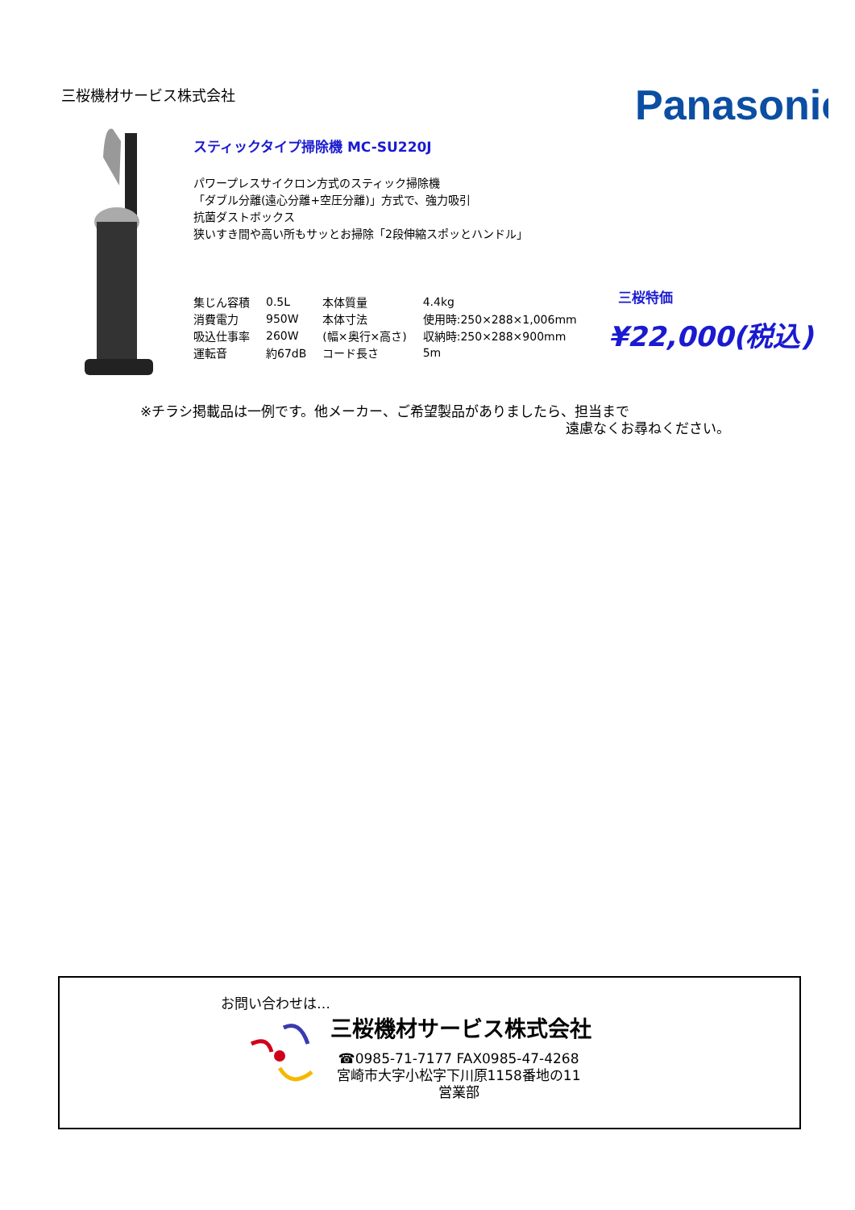三桜機材サービス株式会社 Panasonic
スティックタイプ掃除機 MC-SU220J
パワープレスサイクロン方式のスティック掃除機
「ダブル分離(遠心分離+空圧分離)」方式で、強力吸引
抗菌ダストボックス
狭いすき間や高い所もサッとお掃除「2段伸縮スポッとハンドル」
| 集じん容積 | 0.5L | 本体質量 | 4.4kg |
| 消費電力 | 950W | 本体寸法 | 使用時:250×288×1,006mm |
| 吸込仕事率 | 260W | (幅×奥行×高さ) | 収納時:250×288×900mm |
| 運転音 | 約67dB | コード長さ | 5m |
三桜特価
¥22,000(税込)
※チラシ掲載品は一例です。他メーカー、ご希望製品がありましたら、担当まで
遠慮なくお尋ねください。
お問い合わせは…
三桜機材サービス株式会社
☎0985-71-7177 FAX0985-47-4268
宮崎市大字小松字下川原1158番地の11
営業部